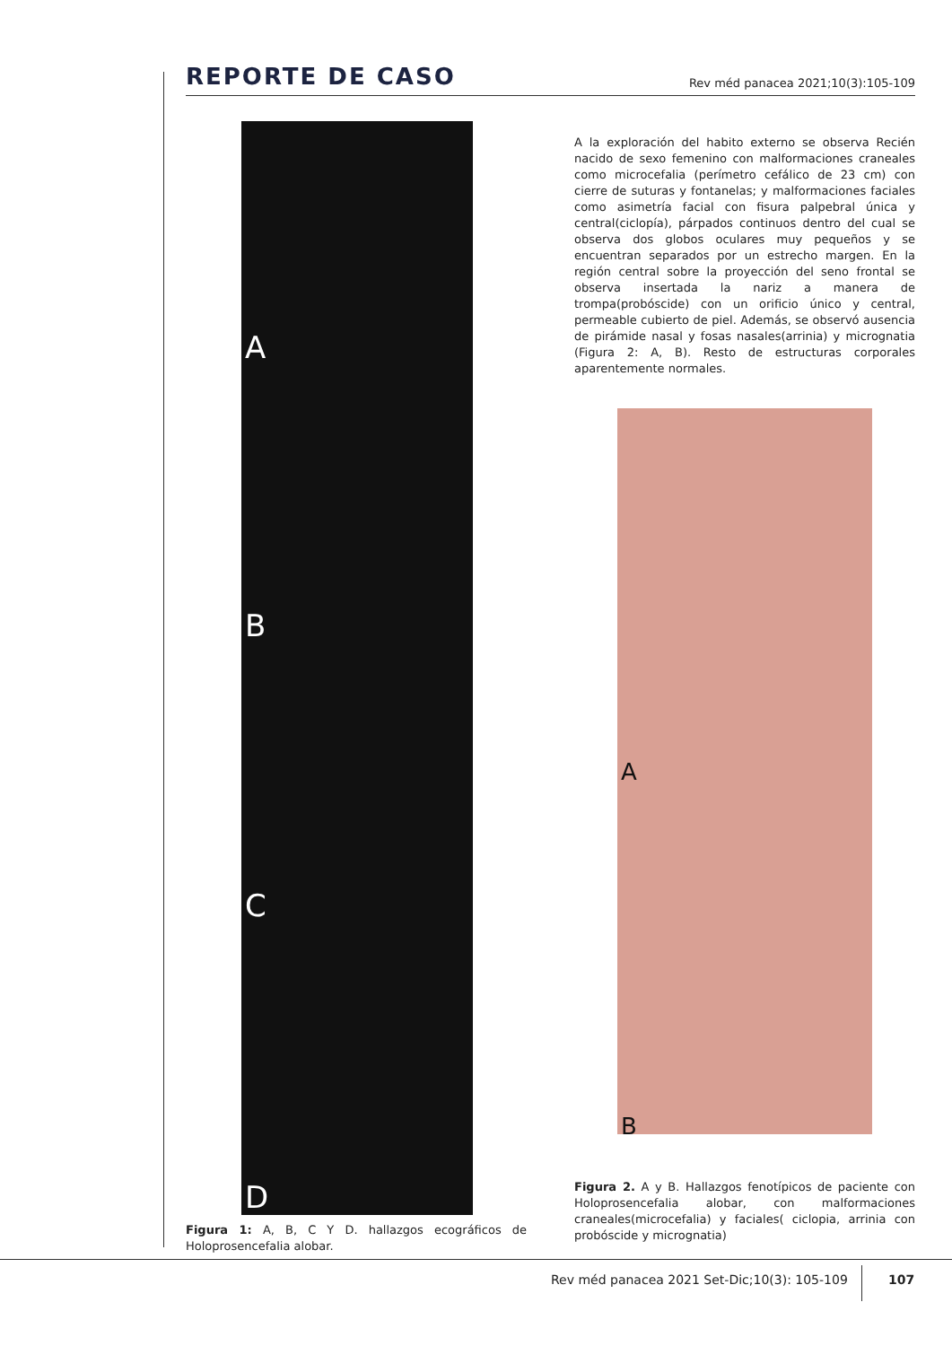REPORTE DE CASO
Rev méd panacea 2021;10(3):105-109
A
B
C
D
Figura 1: A, B, C Y D. hallazgos ecográficos de Holoprosencefalia alobar.
A la exploración del habito externo se observa Recién nacido de sexo femenino con malformaciones craneales como microcefalia (perímetro cefálico de 23 cm) con cierre de suturas y fontanelas; y malformaciones faciales como asimetría facial con fisura palpebral única y central(ciclopía), párpados continuos dentro del cual se observa dos globos oculares muy pequeños y se encuentran separados por un estrecho margen. En la región central sobre la proyección del seno frontal se observa insertada la nariz a manera de trompa(probóscide) con un orificio único y central, permeable cubierto de piel. Además, se observó ausencia de pirámide nasal y fosas nasales(arrinia) y micrognatia (Figura 2: A, B). Resto de estructuras corporales aparentemente normales.
A
B
Figura 2. A y B. Hallazgos fenotípicos de paciente con Holoprosencefalia alobar, con malformaciones craneales(microcefalia) y faciales( ciclopia, arrinia con probóscide y micrognatia)
Rev méd panacea 2021 Set-Dic;10(3): 105-109
107